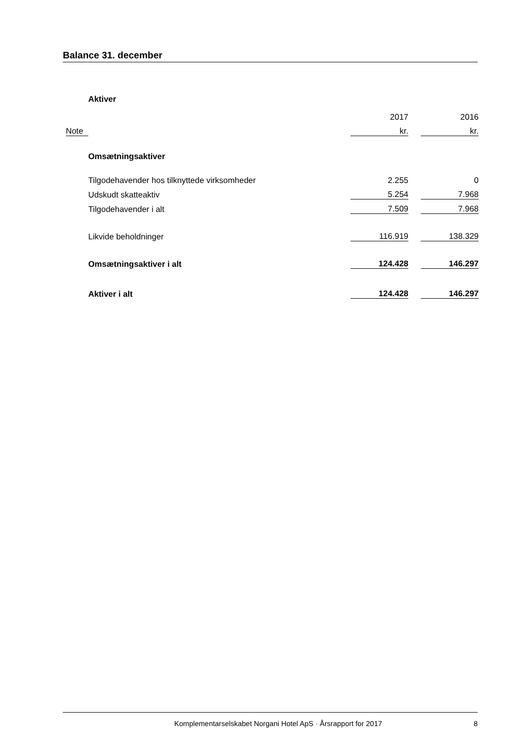Balance 31. december
| | | Aktiver | | | |
| | | | 2017 | | 2016 |
| | Note | | kr. | | kr. |
| | | Omsætningsaktiver | | | |
| | | Tilgodehavender hos tilknyttede virksomheder | 2.255 | | 0 |
| | | Udskudt skatteaktiv | 5.254 | | 7.968 |
| | | Tilgodehavender i alt | 7.509 | | 7.968 |
| | | Likvide beholdninger | 116.919 | | 138.329 |
| | | Omsætningsaktiver i alt | 124.428 | | 146.297 |
| | | Aktiver i alt | 124.428 | | 146.297 |
Komplementarselskabet Norgani Hotel ApS · Årsrapport for 2017 8